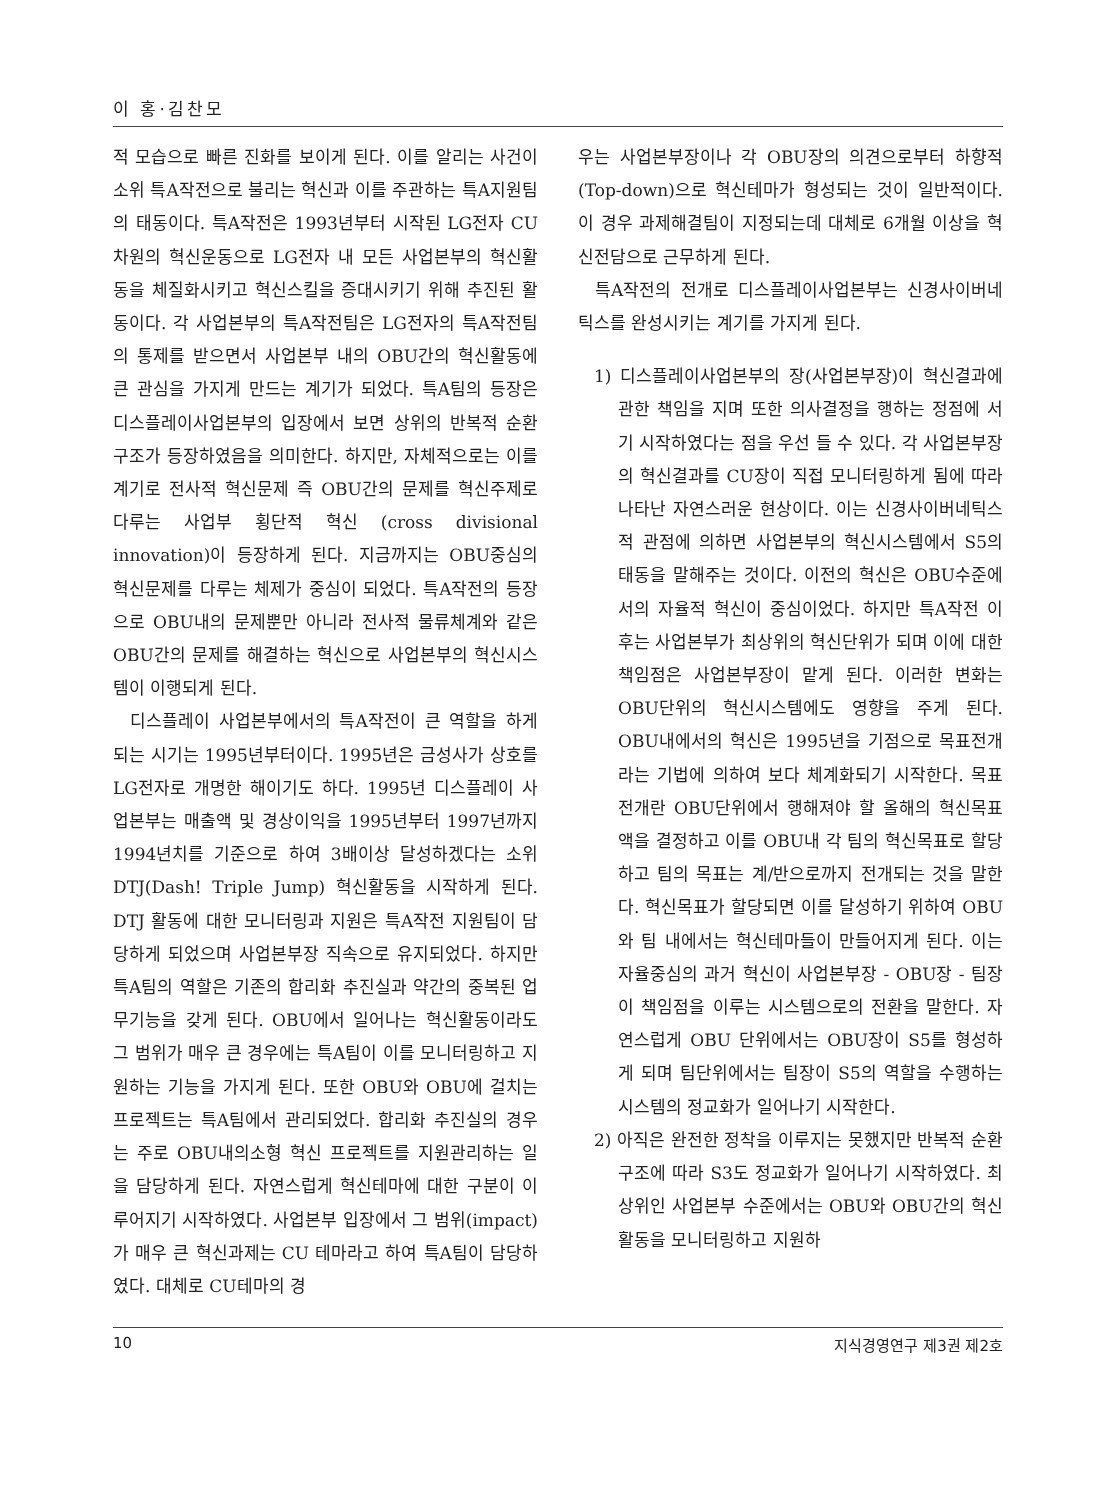이 홍·김찬모
적 모습으로 빠른 진화를 보이게 된다. 이를 알리는 사건이 소위 특A작전으로 불리는 혁신과 이를 주관하는 특A지원팀의 태동이다. 특A작전은 1993년부터 시작된 LG전자 CU차원의 혁신운동으로 LG전자 내 모든 사업본부의 혁신활동을 체질화시키고 혁신스킬을 증대시키기 위해 추진된 활동이다. 각 사업본부의 특A작전팀은 LG전자의 특A작전팀의 통제를 받으면서 사업본부 내의 OBU간의 혁신활동에 큰 관심을 가지게 만드는 계기가 되었다. 특A팀의 등장은 디스플레이사업본부의 입장에서 보면 상위의 반복적 순환구조가 등장하였음을 의미한다. 하지만, 자체적으로는 이를 계기로 전사적 혁신문제 즉 OBU간의 문제를 혁신주제로 다루는 사업부 횡단적 혁신 (cross divisional innovation)이 등장하게 된다. 지금까지는 OBU중심의 혁신문제를 다루는 체제가 중심이 되었다. 특A작전의 등장으로 OBU내의 문제뿐만 아니라 전사적 물류체계와 같은 OBU간의 문제를 해결하는 혁신으로 사업본부의 혁신시스템이 이행되게 된다.
디스플레이 사업본부에서의 특A작전이 큰 역할을 하게 되는 시기는 1995년부터이다. 1995년은 금성사가 상호를 LG전자로 개명한 해이기도 하다. 1995년 디스플레이 사업본부는 매출액 및 경상이익을 1995년부터 1997년까지 1994년치를 기준으로 하여 3배이상 달성하겠다는 소위 DTJ(Dash! Triple Jump) 혁신활동을 시작하게 된다. DTJ 활동에 대한 모니터링과 지원은 특A작전 지원팀이 담당하게 되었으며 사업본부장 직속으로 유지되었다. 하지만 특A팀의 역할은 기존의 합리화 추진실과 약간의 중복된 업무기능을 갖게 된다. OBU에서 일어나는 혁신활동이라도 그 범위가 매우 큰 경우에는 특A팀이 이를 모니터링하고 지원하는 기능을 가지게 된다. 또한 OBU와 OBU에 걸치는 프로젝트는 특A팀에서 관리되었다. 합리화 추진실의 경우는 주로 OBU내의소형 혁신 프로젝트를 지원관리하는 일을 담당하게 된다. 자연스럽게 혁신테마에 대한 구분이 이루어지기 시작하였다. 사업본부 입장에서 그 범위(impact)가 매우 큰 혁신과제는 CU 테마라고 하여 특A팀이 담당하였다. 대체로 CU테마의 경
우는 사업본부장이나 각 OBU장의 의견으로부터 하향적(Top-down)으로 혁신테마가 형성되는 것이 일반적이다. 이 경우 과제해결팀이 지정되는데 대체로 6개월 이상을 혁신전담으로 근무하게 된다.
특A작전의 전개로 디스플레이사업본부는 신경사이버네틱스를 완성시키는 계기를 가지게 된다.
1) 디스플레이사업본부의 장(사업본부장)이 혁신결과에 관한 책임을 지며 또한 의사결정을 행하는 정점에 서기 시작하였다는 점을 우선 들 수 있다. 각 사업본부장의 혁신결과를 CU장이 직접 모니터링하게 됨에 따라 나타난 자연스러운 현상이다. 이는 신경사이버네틱스적 관점에 의하면 사업본부의 혁신시스템에서 S5의 태동을 말해주는 것이다. 이전의 혁신은 OBU수준에서의 자율적 혁신이 중심이었다. 하지만 특A작전 이후는 사업본부가 최상위의 혁신단위가 되며 이에 대한 책임점은 사업본부장이 맡게 된다. 이러한 변화는 OBU단위의 혁신시스템에도 영향을 주게 된다. OBU내에서의 혁신은 1995년을 기점으로 목표전개라는 기법에 의하여 보다 체계화되기 시작한다. 목표전개란 OBU단위에서 행해져야 할 올해의 혁신목표액을 결정하고 이를 OBU내 각 팀의 혁신목표로 할당하고 팀의 목표는 계/반으로까지 전개되는 것을 말한다. 혁신목표가 할당되면 이를 달성하기 위하여 OBU와 팀 내에서는 혁신테마들이 만들어지게 된다. 이는 자율중심의 과거 혁신이 사업본부장 - OBU장 - 팀장이 책임점을 이루는 시스템으로의 전환을 말한다. 자연스럽게 OBU 단위에서는 OBU장이 S5를 형성하게 되며 팀단위에서는 팀장이 S5의 역할을 수행하는 시스템의 정교화가 일어나기 시작한다.
2) 아직은 완전한 정착을 이루지는 못했지만 반복적 순환구조에 따라 S3도 정교화가 일어나기 시작하였다. 최상위인 사업본부 수준에서는 OBU와 OBU간의 혁신활동을 모니터링하고 지원하
10 지식경영연구 제3권 제2호